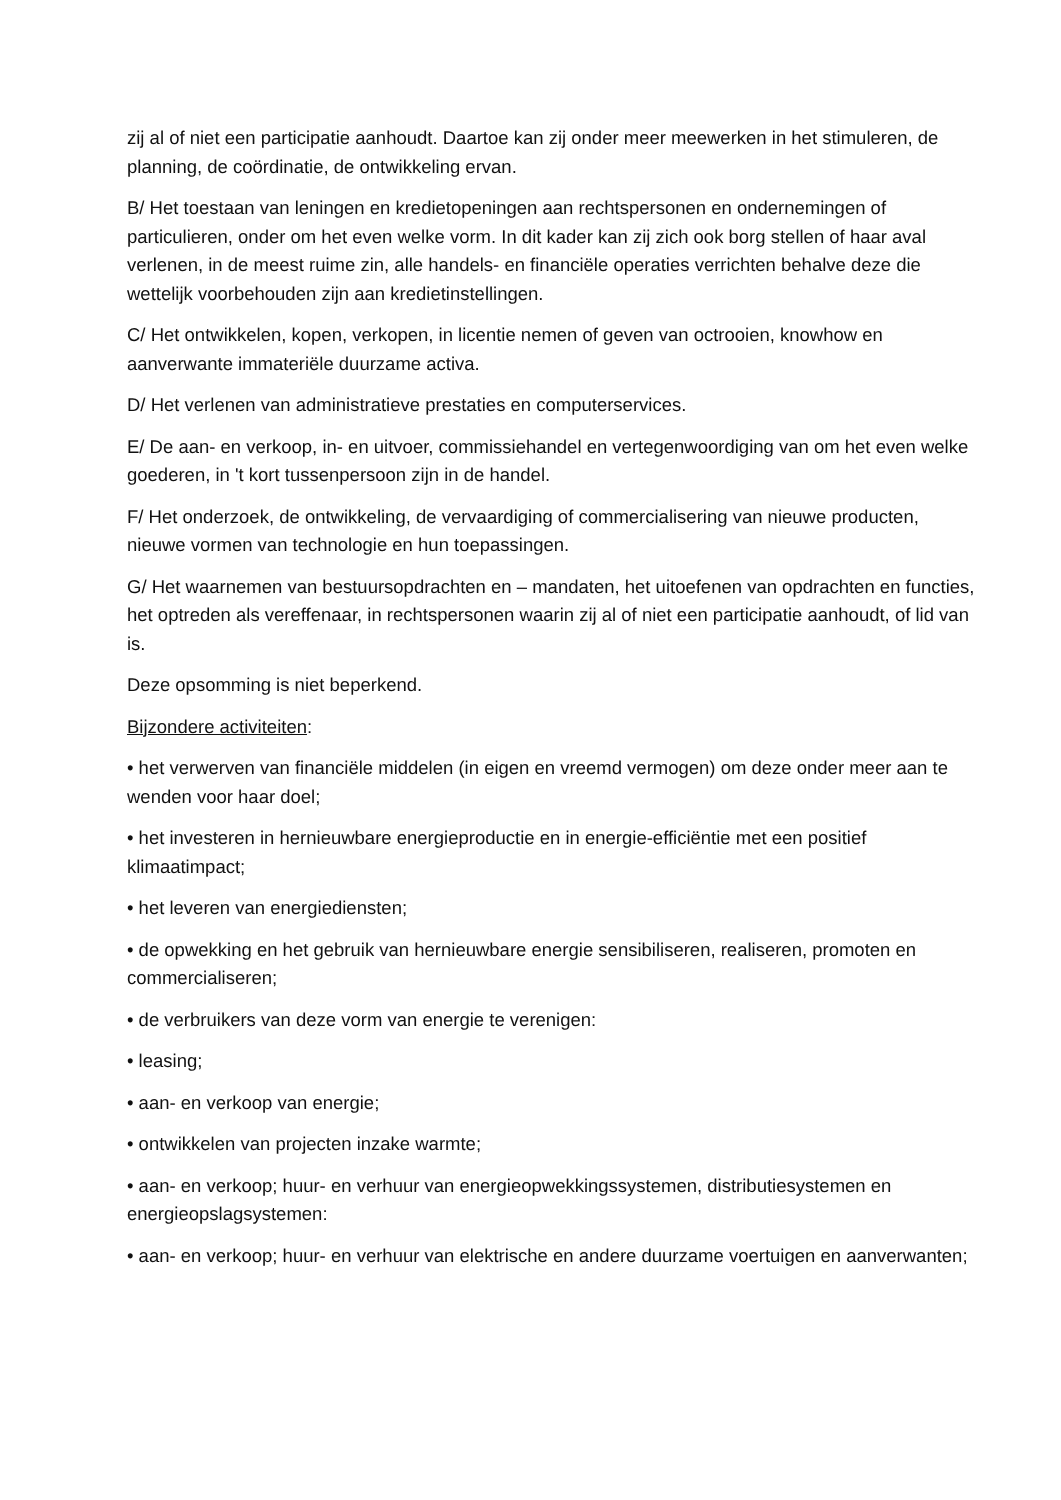zij al of niet een participatie aanhoudt. Daartoe kan zij onder meer meewerken in het stimuleren, de planning, de coördinatie, de ontwikkeling ervan.
B/ Het toestaan van leningen en kredietopeningen aan rechtspersonen en ondernemingen of particulieren, onder om het even welke vorm. In dit kader kan zij zich ook borg stellen of haar aval verlenen, in de meest ruime zin, alle handels- en financiële operaties verrichten behalve deze die wettelijk voorbehouden zijn aan kredietinstellingen.
C/ Het ontwikkelen, kopen, verkopen, in licentie nemen of geven van octrooien, knowhow en aanverwante immateriële duurzame activa.
D/ Het verlenen van administratieve prestaties en computerservices.
E/ De aan- en verkoop, in- en uitvoer, commissiehandel en vertegenwoordiging van om het even welke goederen, in 't kort tussenpersoon zijn in de handel.
F/ Het onderzoek, de ontwikkeling, de vervaardiging of commercialisering van nieuwe producten, nieuwe vormen van technologie en hun toepassingen.
G/ Het waarnemen van bestuursopdrachten en – mandaten, het uitoefenen van opdrachten en functies, het optreden als vereffenaar, in rechtspersonen waarin zij al of niet een participatie aanhoudt, of lid van is.
Deze opsomming is niet beperkend.
Bijzondere activiteiten:
• het verwerven van financiële middelen (in eigen en vreemd vermogen) om deze onder meer aan te wenden voor haar doel;
• het investeren in hernieuwbare energieproductie en in energie-efficiëntie met een positief klimaatimpact;
• het leveren van energiediensten;
• de opwekking en het gebruik van hernieuwbare energie sensibiliseren, realiseren, promoten en commercialiseren;
• de verbruikers van deze vorm van energie te verenigen:
• leasing;
• aan- en verkoop van energie;
• ontwikkelen van projecten inzake warmte;
• aan- en verkoop; huur- en verhuur van energieopwekkingssystemen, distributiesystemen en energieopslagsystemen:
• aan- en verkoop; huur- en verhuur van elektrische en andere duurzame voertuigen en aanverwanten;